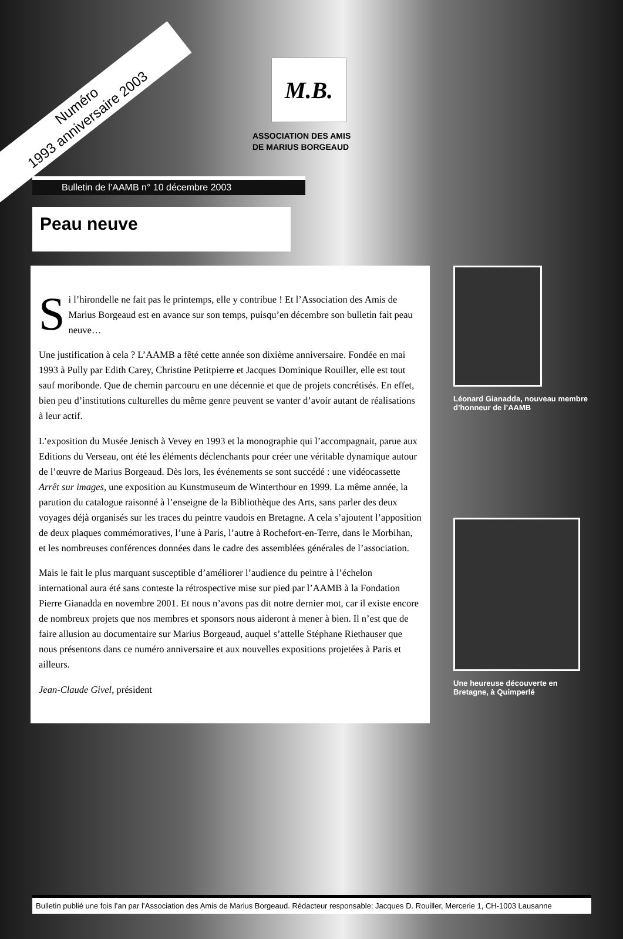Numéro
1993 anniversaire 2003
M.B.
ASSOCIATION DES AMIS
DE MARIUS BORGEAUD
Bulletin de l’AAMB n° 10 décembre 2003
Peau neuve
Si l’hirondelle ne fait pas le printemps, elle y contribue ! Et l’Association des Amis de Marius Borgeaud est en avance sur son temps, puisqu’en décembre son bulletin fait peau neuve…
Une justification à cela ? L’AAMB a fêté cette année son dixième anniversaire. Fondée en mai 1993 à Pully par Edith Carey, Christine Petitpierre et Jacques Dominique Rouiller, elle est tout sauf moribonde. Que de chemin parcouru en une décennie et que de projets concrétisés. En effet, bien peu d’institutions culturelles du même genre peuvent se vanter d’avoir autant de réalisations à leur actif.
L’exposition du Musée Jenisch à Vevey en 1993 et la monographie qui l’accompagnait, parue aux Editions du Verseau, ont été les éléments déclenchants pour créer une véritable dynamique autour de l’œuvre de Marius Borgeaud. Dès lors, les événements se sont succédé : une vidéocassette Arrêt sur images, une exposition au Kunstmuseum de Winterthour en 1999. La même année, la parution du catalogue raisonné à l’enseigne de la Bibliothèque des Arts, sans parler des deux voyages déjà organisés sur les traces du peintre vaudois en Bretagne. A cela s’ajoutent l’apposition de deux plaques commémoratives, l’une à Paris, l’autre à Rochefort-en-Terre, dans le Morbihan, et les nombreuses conférences données dans le cadre des assemblées générales de l’association.
Mais le fait le plus marquant susceptible d’améliorer l’audience du peintre à l’échelon international aura été sans conteste la rétrospective mise sur pied par l’AAMB à la Fondation Pierre Gianadda en novembre 2001. Et nous n’avons pas dit notre dernier mot, car il existe encore de nombreux projets que nos membres et sponsors nous aideront à mener à bien. Il n’est que de faire allusion au documentaire sur Marius Borgeaud, auquel s’attelle Stéphane Riethauser que nous présentons dans ce numéro anniversaire et aux nouvelles expositions projetées à Paris et ailleurs.
Jean-Claude Givel, président
Léonard Gianadda, nouveau membre d’honneur de l’AAMB
Une heureuse découverte en Bretagne, à Quimperlé
Bulletin publié une fois l’an par l’Association des Amis de Marius Borgeaud. Rédacteur responsable: Jacques D. Rouiller, Mercerie 1, CH-1003 Lausanne